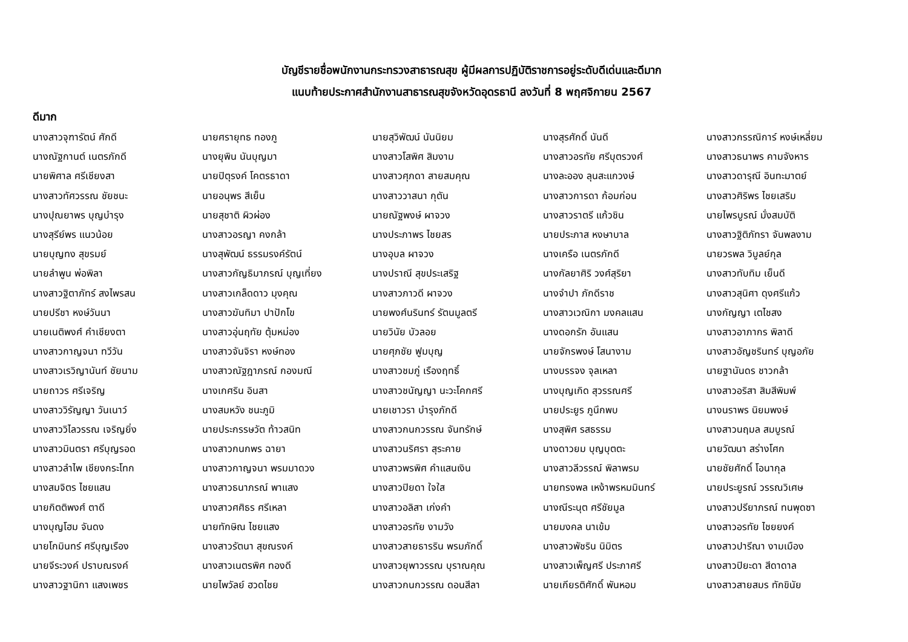บัญชีรายชื่อพนักงานกระทรวงสาธารณสุข ผู้มีผลการปฏิบัติราชการอยู่ระดับดีเด่นและดีมาก
แนบท้ายประกาศสำนักงานสาธารณสุขจังหวัดอุดรธานี ลงวันที่ 8 พฤศจิกายน 2567
ดีมาก
| นางสาวจุฑารัตน์ ศักดี | นายศรายุทธ ทองภู | นายสุวิพัฒน์ นันนิยม | นางสุรศักดิ์ นันดี | นางสาวกรรณิการ์ หงษ์เหลี่ยม |
| นางณัฐกานต์ เนตรภักดี | นางยุพิน นันบุญมา | นางสาวโสพิศ สิมงาม | นางสาวอรทัย ศรีบุตรวงศ์ | นางสาวธนาพร คามจังหาร |
| นายพิศาล ศรีเชียงสา | นายปิตุรงค์ โคตรธาดา | นางสาวศุภดา สายสมคุณ | นางละออง ลุนสะแกวงษ์ | นางสาวดารุณี อินทะมาตย์ |
| นางสาวทัศวรรณ ชัยชนะ | นายอนุพร สีเย็น | นางสาววาสนา กุตัน | นางสาวการดา ก้อมก่อน | นางสาวศิริพร ไชยเสริม |
| นางปุณยาพร บุญบำรุง | นายสุชาติ ผิวผ่อง | นายณัฐพงษ์ ผาจวง | นางสาวราตรี แก้วชิน | นายไพรบูรณ์ มั่งสมบัติ |
| นางสุรีย์พร แนวน้อย | นางสาวอรญา คงกล้า | นางประภาพร ไชยสร | นายประภาส หงษาบาล | นางสาวฐิติภัทรา จันพลงาม |
| นายบุญทง สุขรมย์ | นางสุพัฒน์ ธรรมรงค์รัตน์ | นางอุบล ผาจวง | นางเครือ เนตรภักดี | นายวรพล วิบูลย์กุล |
| นายลำพูน พ่อพิลา | นางสาวกัญธิมาภรณ์ บุญเที่ยง | นางปราณี สุขประเสริฐ | นางกัลยาศิริ วงศ์สุริยา | นางสาวทับทิม เย็นดี |
| นางสาวฐิตาภัทร์ สงไพรสน | นางสาวเกล็ดดาว มุงคุณ | นางสาวภาวดี ผาจวง | นางจำปา ภักดีราช | นางสาวสุนิศา ดุงศรีแก้ว |
| นายปรีชา หงษ์วันนา | นางสาวฆันทิมา ปาปักโข | นายพงศ์นรินทร์ รัตนมูลตรี | นางสาวเวณิกา มงคลแสน | นางกัญญา เตไชสง |
| นายเนติพงศ์ คำเชียงตา | นางสาวอุ่นฤทัย ตุ้มหม่อง | นายวินัย บัวลอย | นางดอกรัก อันแสน | นางสาวอาภากร พิลาดี |
| นางสาวกาญจนา ทวีวัน | นางสาวจันจิรา หงษ์ทอง | นายศุภชัย ฟูมบุญ | นายจักรพงษ์ โสนางาม | นางสาวอัญชรินทร์ บุญอภัย |
| นางสาวเรวิญานันท์ ชัยนาม | นางสาวณัฐฎาภรณ์ กองมณี | นางสาวชมภู่ เรืองฤทธิ์ | นางบรรจง จุลเหลา | นายฐานันดร ชาวกล้า |
| นายถาวร ศรีเจริญ | นางเกศริน อินสา | นางสาวชนัญญา นะวะโคกศรี | นางบุญเกิด สุวรรณศรี | นางสาวอริสา สิมสีพิมพ์ |
| นางสาววิรัญญา วันเนาว์ | นางสมหวัง ชนะภูมิ | นายเชาวรา บำรุงภักดี | นายประยูร ภูนึกพบ | นางนราพร นิยมพงษ์ |
| นางสาววิไลวรรณ เจริญยิ่ง | นายประกรรษวัต ท้าวสนิท | นางสาวกนกวรรณ จันทรักษ์ | นางสุพิศ รสธรรม | นางสาวนฤมล สมบูรณ์ |
| นางสาวมินตรา ศรีบุญรอด | นางสาวกนกพร ฉายา | นางสาวนริศรา สุระคาย | นางดาวยม บุญบุตตะ | นายวัฒนา สร่างโศก |
| นางสาวลำไพ เชียงกระโทก | นางสาวกาญจนา พรมมาดวง | นางสาวพรพิศ คำแสนเงิน | นางสาวลีวรรณ์ พิลาพรม | นายชัยศักดิ์ โอนากุล |
| นางสมจิตร ไชยแสน | นางสาวธนาภรณ์ พาแสง | นางสาวปิยดา ใจใส | นายทรงพล เหง้าพรหมมินทร์ | นายประยูรณ์ วรรณวิเศษ |
| นายกิตติพงศ์ ตาดี | นางสาวศศิธร ศรีเหลา | นางสาวอลิสา เก่งคำ | นางณีระนุต ศรีชัยมูล | นางสาวปรียาภรณ์ ทนพุดซา |
| นางบุญโฮม จันดง | นายทักษิณ ไชยแสง | นางสาวอรทัย งามวัง | นายมงคล นาเข้ม | นางสาวอรทัย ไชยยงค์ |
| นายโกมินทร์ ศรีบุญเรือง | นางสาวรัตนา สุขณรงค์ | นางสาวสายธารริน พรมภักดิ์ | นางสาวพัชริน นิมิตร | นางสาวปารีณา งามเมือง |
| นายจีระวงค์ ปราบณรงค์ | นางสาวเนตรพิศ ทองดี | นางสาวยุพาวรรณ บุราณคุณ | นางสาวเพ็ญศรี ประภาศรี | นางสาวปิยะดา สีดาดาล |
| นางสาวฐานิกา แสงเพชร | นายไพวัลย์ ฮวดไชย | นางสาวกนกวรรณ ดอนสีลา | นายเกียรติศักดิ์ พันหอม | นางสาวสายสมร ทักขินัย |